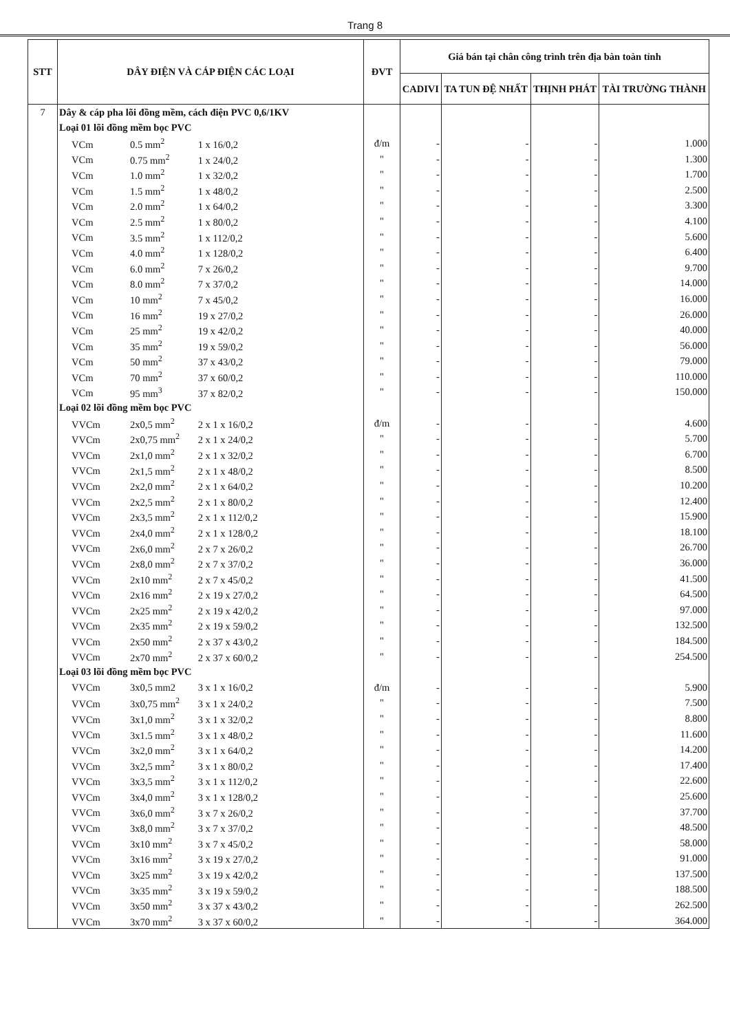Trang 8
| STT | DÂY ĐIỆN VÀ CÁP ĐIỆN CÁC LOẠI | ĐVT | Giá bán tại chân công trình trên địa bàn toàn tỉnh | | | |
| --- | --- | --- | --- | --- | --- | --- |
| | | | CADIVI | TA TUN ĐỆ NHẤT | THỊNH PHÁT | TÀI TRƯỜNG THÀNH |
| 7 | Dây & cáp pha lõi đồng mềm, cách điện PVC 0,6/1KV | | | | | |
| | Loại 01 lõi đồng mềm bọc PVC | | | | | |
| | VCm 0.5 mm<sup>2</sup> 1 x 16/0,2 | đ/m | - | - | - | 1.000 |
| | VCm 0.75 mm<sup>2</sup> 1 x 24/0,2 | " | - | - | - | 1.300 |
| | VCm 1.0 mm<sup>2</sup> 1 x 32/0,2 | " | - | - | - | 1.700 |
| | VCm 1.5 mm<sup>2</sup> 1 x 48/0,2 | " | - | - | - | 2.500 |
| | VCm 2.0 mm<sup>2</sup> 1 x 64/0,2 | " | - | - | - | 3.300 |
| | VCm 2.5 mm<sup>2</sup> 1 x 80/0,2 | " | - | - | - | 4.100 |
| | VCm 3.5 mm<sup>2</sup> 1 x 112/0,2 | " | - | - | - | 5.600 |
| | VCm 4.0 mm<sup>2</sup> 1 x 128/0,2 | " | - | - | - | 6.400 |
| | VCm 6.0 mm<sup>2</sup> 7 x 26/0,2 | " | - | - | - | 9.700 |
| | VCm 8.0 mm<sup>2</sup> 7 x 37/0,2 | " | - | - | - | 14.000 |
| | VCm 10 mm<sup>2</sup> 7 x 45/0,2 | " | - | - | - | 16.000 |
| | VCm 16 mm<sup>2</sup> 19 x 27/0,2 | " | - | - | - | 26.000 |
| | VCm 25 mm<sup>2</sup> 19 x 42/0,2 | " | - | - | - | 40.000 |
| | VCm 35 mm<sup>2</sup> 19 x 59/0,2 | " | - | - | - | 56.000 |
| | VCm 50 mm<sup>2</sup> 37 x 43/0,2 | " | - | - | - | 79.000 |
| | VCm 70 mm<sup>2</sup> 37 x 60/0,2 | " | - | - | - | 110.000 |
| | VCm 95 mm<sup>3</sup> 37 x 82/0,2 | " | - | - | - | 150.000 |
| | Loại 02 lõi đồng mềm bọc PVC | | | | | |
| | VVCm 2x0,5 mm<sup>2</sup> 2 x 1 x 16/0,2 | đ/m | - | - | - | 4.600 |
| | VVCm 2x0,75 mm<sup>2</sup> 2 x 1 x 24/0,2 | " | - | - | - | 5.700 |
| | VVCm 2x1,0 mm<sup>2</sup> 2 x 1 x 32/0,2 | " | - | - | - | 6.700 |
| | VVCm 2x1,5 mm<sup>2</sup> 2 x 1 x 48/0,2 | " | - | - | - | 8.500 |
| | VVCm 2x2,0 mm<sup>2</sup> 2 x 1 x 64/0,2 | " | - | - | - | 10.200 |
| | VVCm 2x2,5 mm<sup>2</sup> 2 x 1 x 80/0,2 | " | - | - | - | 12.400 |
| | VVCm 2x3,5 mm<sup>2</sup> 2 x 1 x 112/0,2 | " | - | - | - | 15.900 |
| | VVCm 2x4,0 mm<sup>2</sup> 2 x 1 x 128/0,2 | " | - | - | - | 18.100 |
| | VVCm 2x6,0 mm<sup>2</sup> 2 x 7 x 26/0,2 | " | - | - | - | 26.700 |
| | VVCm 2x8,0 mm<sup>2</sup> 2 x 7 x 37/0,2 | " | - | - | - | 36.000 |
| | VVCm 2x10 mm<sup>2</sup> 2 x 7 x 45/0,2 | " | - | - | - | 41.500 |
| | VVCm 2x16 mm<sup>2</sup> 2 x 19 x 27/0,2 | " | - | - | - | 64.500 |
| | VVCm 2x25 mm<sup>2</sup> 2 x 19 x 42/0,2 | " | - | - | - | 97.000 |
| | VVCm 2x35 mm<sup>2</sup> 2 x 19 x 59/0,2 | " | - | - | - | 132.500 |
| | VVCm 2x50 mm<sup>2</sup> 2 x 37 x 43/0,2 | " | - | - | - | 184.500 |
| | VVCm 2x70 mm<sup>2</sup> 2 x 37 x 60/0,2 | " | - | - | - | 254.500 |
| | Loại 03 lõi đồng mềm bọc PVC | | | | | |
| | VVCm 3x0,5 mm2 3 x 1 x 16/0,2 | đ/m | - | - | - | 5.900 |
| | VVCm 3x0,75 mm<sup>2</sup> 3 x 1 x 24/0,2 | " | - | - | - | 7.500 |
| | VVCm 3x1,0 mm<sup>2</sup> 3 x 1 x 32/0,2 | " | - | - | - | 8.800 |
| | VVCm 3x1.5 mm<sup>2</sup> 3 x 1 x 48/0,2 | " | - | - | - | 11.600 |
| | VVCm 3x2,0 mm<sup>2</sup> 3 x 1 x 64/0,2 | " | - | - | - | 14.200 |
| | VVCm 3x2,5 mm<sup>2</sup> 3 x 1 x 80/0,2 | " | - | - | - | 17.400 |
| | VVCm 3x3,5 mm<sup>2</sup> 3 x 1 x 112/0,2 | " | - | - | - | 22.600 |
| | VVCm 3x4,0 mm<sup>2</sup> 3 x 1 x 128/0,2 | " | - | - | - | 25.600 |
| | VVCm 3x6,0 mm<sup>2</sup> 3 x 7 x 26/0,2 | " | - | - | - | 37.700 |
| | VVCm 3x8,0 mm<sup>2</sup> 3 x 7 x 37/0,2 | " | - | - | - | 48.500 |
| | VVCm 3x10 mm<sup>2</sup> 3 x 7 x 45/0,2 | " | - | - | - | 58.000 |
| | VVCm 3x16 mm<sup>2</sup> 3 x 19 x 27/0,2 | " | - | - | - | 91.000 |
| | VVCm 3x25 mm<sup>2</sup> 3 x 19 x 42/0,2 | " | - | - | - | 137.500 |
| | VVCm 3x35 mm<sup>2</sup> 3 x 19 x 59/0,2 | " | - | - | - | 188.500 |
| | VVCm 3x50 mm<sup>2</sup> 3 x 37 x 43/0,2 | " | - | - | - | 262.500 |
| | VVCm 3x70 mm<sup>2</sup> 3 x 37 x 60/0,2 | " | - | - | - | 364.000 |